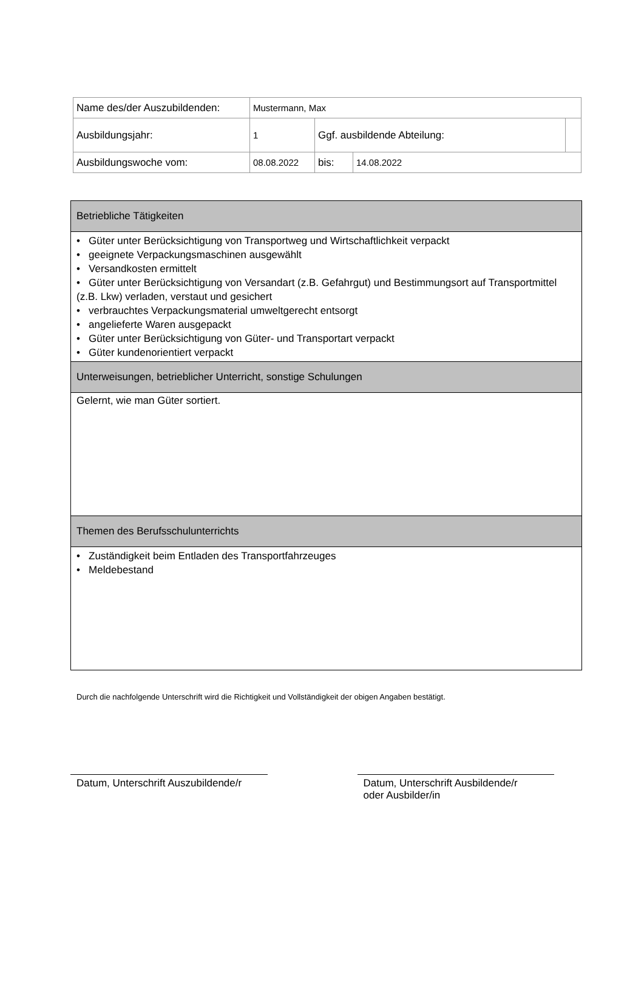| Name des/der Auszubildenden: | Mustermann, Max | | | |
| Ausbildungsjahr: | 1 | Ggf. ausbildende Abteilung: | | |
| Ausbildungswoche vom: | 08.08.2022 | bis: | 14.08.2022 | |
| Betriebliche Tätigkeiten |
| • Güter unter Berücksichtigung von Transportweg und Wirtschaftlichkeit verpackt • geeignete Verpackungsmaschinen ausgewählt • Versandkosten ermittelt • Güter unter Berücksichtigung von Versandart (z.B. Gefahrgut) und Bestimmungsort auf Transportmittel (z.B. Lkw) verladen, verstaut und gesichert • verbrauchtes Verpackungsmaterial umweltgerecht entsorgt • angelieferte Waren ausgepackt • Güter unter Berücksichtigung von Güter- und Transportart verpackt • Güter kundenorientiert verpackt |
| Unterweisungen, betrieblicher Unterricht, sonstige Schulungen |
| Gelernt, wie man Güter sortiert. |
| Themen des Berufsschulunterrichts |
| • Zuständigkeit beim Entladen des Transportfahrzeuges • Meldebestand |
Durch die nachfolgende Unterschrift wird die Richtigkeit und Vollständigkeit der obigen Angaben bestätigt.
Datum, Unterschrift Auszubildende/r
Datum, Unterschrift Ausbildende/r
oder Ausbilder/in